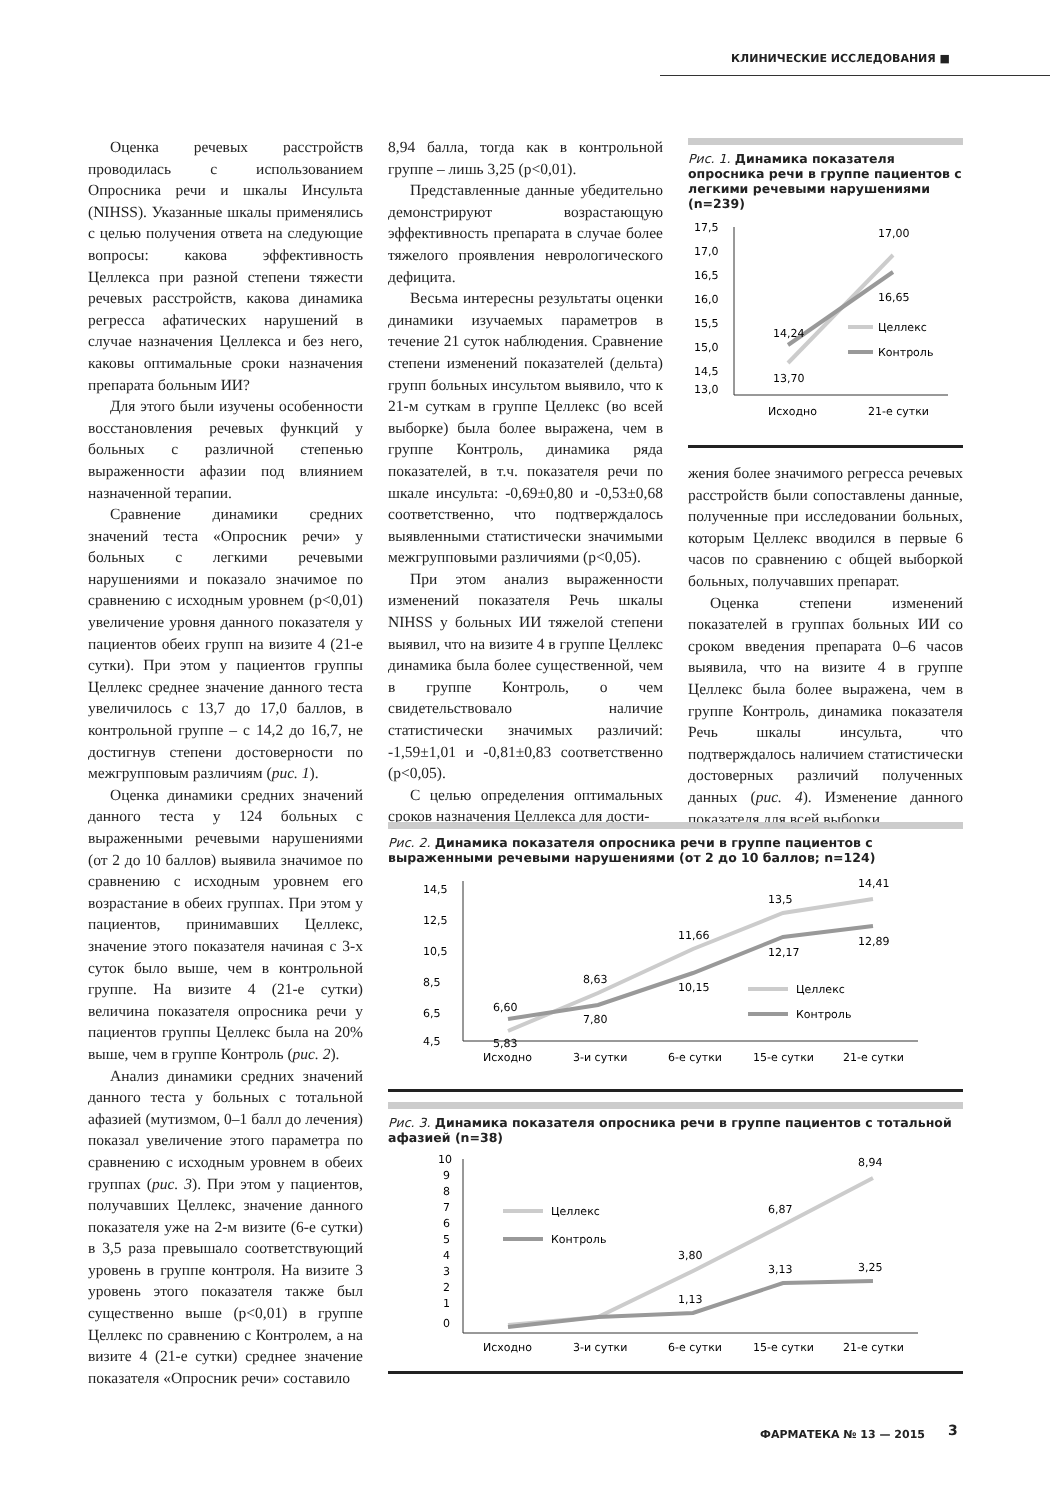КЛИНИЧЕСКИЕ ИССЛЕДОВАНИЯ ■
Оценка речевых расстройств проводилась с использованием Опросника речи и шкалы Инсульта (NIHSS). Указанные шкалы применялись с целью получения ответа на следующие вопросы: какова эффективность Целлекса при разной степени тяжести речевых расстройств, какова динамика регресса афатических нарушений в случае назначения Целлекса и без него, каковы оптимальные сроки назначения препарата больным ИИ?
Для этого были изучены особенности восстановления речевых функций у больных с различной степенью выраженности афазии под влиянием назначенной терапии.
Сравнение динамики средних значений теста «Опросник речи» у больных с легкими речевыми нарушениями и показало значимое по сравнению с исходным уровнем (p<0,01) увеличение уровня данного показателя у пациентов обеих групп на визите 4 (21-е сутки). При этом у пациентов группы Целлекс среднее значение данного теста увеличилось с 13,7 до 17,0 баллов, в контрольной группе – с 14,2 до 16,7, не достигнув степени достоверности по межгрупповым различиям (рис. 1).
Оценка динамики средних значений данного теста у 124 больных с выраженными речевыми нарушениями (от 2 до 10 баллов) выявила значимое по сравнению с исходным уровнем его возрастание в обеих группах. При этом у пациентов, принимавших Целлекс, значение этого показателя начиная с 3-х суток было выше, чем в контрольной группе. На визите 4 (21-е сутки) величина показателя опросника речи у пациентов группы Целлекс была на 20% выше, чем в группе Контроль (рис. 2).
Анализ динамики средних значений данного теста у больных с тотальной афазией (мутизмом, 0–1 балл до лечения) показал увеличение этого параметра по сравнению с исходным уровнем в обеих группах (рис. 3). При этом у пациентов, получавших Целлекс, значение данного показателя уже на 2-м визите (6-е сутки) в 3,5 раза превышало соответствующий уровень в группе контроля. На визите 3 уровень этого показателя также был существенно выше (p<0,01) в группе Целлекс по сравнению с Контролем, а на визите 4 (21-е сутки) среднее значение показателя «Опросник речи» составило
8,94 балла, тогда как в контрольной группе – лишь 3,25 (p<0,01).
Представленные данные убедительно демонстрируют возрастающую эффективность препарата в случае более тяжелого проявления неврологического дефицита.
Весьма интересны результаты оценки динамики изучаемых параметров в течение 21 суток наблюдения. Сравнение степени изменений показателей (дельта) групп больных инсультом выявило, что к 21-м суткам в группе Целлекс (во всей выборке) была более выражена, чем в группе Контроль, динамика ряда показателей, в т.ч. показателя речи по шкале инсульта: -0,69±0,80 и -0,53±0,68 соответственно, что подтверждалось выявленными статистически значимыми межгрупповыми различиями (p<0,05).
При этом анализ выраженности изменений показателя Речь шкалы NIHSS у больных ИИ тяжелой степени выявил, что на визите 4 в группе Целлекс динамика была более существенной, чем в группе Контроль, о чем свидетельствовало наличие статистически значимых различий: -1,59±1,01 и -0,81±0,83 соответственно (p<0,05).
С целью определения оптимальных сроков назначения Целлекса для дости-
Рис. 1. Динамика показателя опросника речи в группе пациентов с легкими речевыми нарушениями (n=239)
17,5
17,0
16,5
16,0
15,5
15,0
14,5
13,0
14,24
13,70
17,00
16,65
Целлекс
Контроль
Исходно
21-е сутки
жения более значимого регресса речевых расстройств были сопоставлены данные, полученные при исследовании больных, которым Целлекс вводился в первые 6 часов по сравнению с общей выборкой больных, получавших препарат.
Оценка степени изменений показателей в группах больных ИИ со сроком введения препарата 0–6 часов выявила, что на визите 4 в группе Целлекс была более выражена, чем в группе Контроль, динамика показателя Речь шкалы инсульта, что подтверждалось наличием статистически достоверных различий полученных данных (рис. 4). Изменение данного показателя для всей выборки
Рис. 2. Динамика показателя опросника речи в группе пациентов с выраженными речевыми нарушениями (от 2 до 10 баллов; n=124)
14,5
12,5
10,5
8,5
6,5
4,5
6,60
5,83
8,63
7,80
11,66
10,15
13,5
12,17
14,41
12,89
Целлекс
Контроль
Исходно
3-и сутки
6-е сутки
15-е сутки
21-е сутки
Рис. 3. Динамика показателя опросника речи в группе пациентов с тотальной афазией (n=38)
10
9
8
7
6
5
4
3
2
1
0
3,80
1,13
6,87
3,13
8,94
3,25
Целлекс
Контроль
Исходно
3-и сутки
6-е сутки
15-е сутки
21-е сутки
ФАРМАТЕКА № 13 — 2015 3